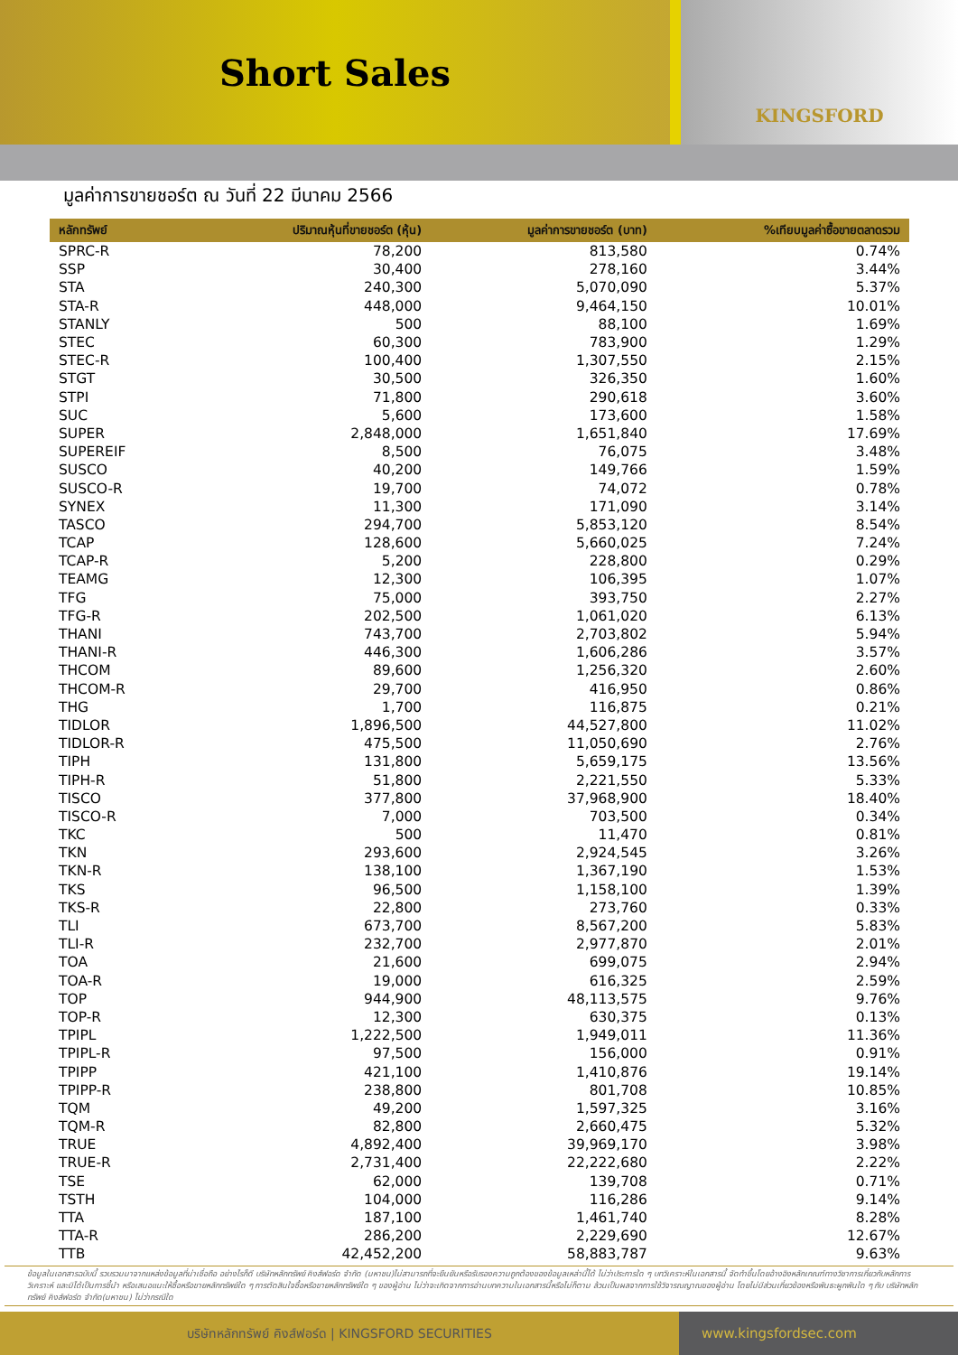Short Sales
KINGSFORD
มูลค่าการขายชอร์ต ณ วันที่ 22 มีนาคม 2566
| หลักทรัพย์ | ปริมาณหุ้นที่ขายชอร์ต (หุ้น) | มูลค่าการขายชอร์ต (บาท) | %เทียบมูลค่าซื้อขายตลาดรวม |
| --- | --- | --- | --- |
| SPRC-R | 78,200 | 813,580 | 0.74% |
| SSP | 30,400 | 278,160 | 3.44% |
| STA | 240,300 | 5,070,090 | 5.37% |
| STA-R | 448,000 | 9,464,150 | 10.01% |
| STANLY | 500 | 88,100 | 1.69% |
| STEC | 60,300 | 783,900 | 1.29% |
| STEC-R | 100,400 | 1,307,550 | 2.15% |
| STGT | 30,500 | 326,350 | 1.60% |
| STPI | 71,800 | 290,618 | 3.60% |
| SUC | 5,600 | 173,600 | 1.58% |
| SUPER | 2,848,000 | 1,651,840 | 17.69% |
| SUPEREIF | 8,500 | 76,075 | 3.48% |
| SUSCO | 40,200 | 149,766 | 1.59% |
| SUSCO-R | 19,700 | 74,072 | 0.78% |
| SYNEX | 11,300 | 171,090 | 3.14% |
| TASCO | 294,700 | 5,853,120 | 8.54% |
| TCAP | 128,600 | 5,660,025 | 7.24% |
| TCAP-R | 5,200 | 228,800 | 0.29% |
| TEAMG | 12,300 | 106,395 | 1.07% |
| TFG | 75,000 | 393,750 | 2.27% |
| TFG-R | 202,500 | 1,061,020 | 6.13% |
| THANI | 743,700 | 2,703,802 | 5.94% |
| THANI-R | 446,300 | 1,606,286 | 3.57% |
| THCOM | 89,600 | 1,256,320 | 2.60% |
| THCOM-R | 29,700 | 416,950 | 0.86% |
| THG | 1,700 | 116,875 | 0.21% |
| TIDLOR | 1,896,500 | 44,527,800 | 11.02% |
| TIDLOR-R | 475,500 | 11,050,690 | 2.76% |
| TIPH | 131,800 | 5,659,175 | 13.56% |
| TIPH-R | 51,800 | 2,221,550 | 5.33% |
| TISCO | 377,800 | 37,968,900 | 18.40% |
| TISCO-R | 7,000 | 703,500 | 0.34% |
| TKC | 500 | 11,470 | 0.81% |
| TKN | 293,600 | 2,924,545 | 3.26% |
| TKN-R | 138,100 | 1,367,190 | 1.53% |
| TKS | 96,500 | 1,158,100 | 1.39% |
| TKS-R | 22,800 | 273,760 | 0.33% |
| TLI | 673,700 | 8,567,200 | 5.83% |
| TLI-R | 232,700 | 2,977,870 | 2.01% |
| TOA | 21,600 | 699,075 | 2.94% |
| TOA-R | 19,000 | 616,325 | 2.59% |
| TOP | 944,900 | 48,113,575 | 9.76% |
| TOP-R | 12,300 | 630,375 | 0.13% |
| TPIPL | 1,222,500 | 1,949,011 | 11.36% |
| TPIPL-R | 97,500 | 156,000 | 0.91% |
| TPIPP | 421,100 | 1,410,876 | 19.14% |
| TPIPP-R | 238,800 | 801,708 | 10.85% |
| TQM | 49,200 | 1,597,325 | 3.16% |
| TQM-R | 82,800 | 2,660,475 | 5.32% |
| TRUE | 4,892,400 | 39,969,170 | 3.98% |
| TRUE-R | 2,731,400 | 22,222,680 | 2.22% |
| TSE | 62,000 | 139,708 | 0.71% |
| TSTH | 104,000 | 116,286 | 9.14% |
| TTA | 187,100 | 1,461,740 | 8.28% |
| TTA-R | 286,200 | 2,229,690 | 12.67% |
| TTB | 42,452,200 | 58,883,787 | 9.63% |
ข้อมูลในเอกสารฉบับนี้ รวบรวมมาจากแหล่งข้อมูลที่น่าเชื่อถือ อย่างไรก็ดี บริษัทหลักทรัพย์ คิงส์ฟอร์ด จำกัด (มหาชน)ไม่สามารถที่จะยืนยันหรือรับรองความถูกต้องของข้อมูลเหล่านี้ได้ ไม่ว่าประการใด ๆ บทวิเคราะห์ในเอกสารนี้ จัดทำขึ้นโดยอ้างอิงหลักเกณฑ์ทางวิชาการเกี่ยวกับหลักการวิเคราะห์ และมิได้เป็นการชี้นำ หรือเสนอแนะให้ซื้อหรือขายหลักทรัพย์ใด ๆ การตัดสินใจซื้อหรือขายหลักทรัพย์ใด ๆ ของผู้อ่าน ไม่ว่าจะเกิดจากการอ่านบทความในเอกสารนี้หรือไม่ก็ตาม ล้วนเป็นผลจากการใช้วิจารณญาณของผู้อ่าน โดยไม่มีส่วนเกี่ยวข้องหรือพันธะผูกพันใด ๆ กับ บริษัทหลักทรัพย์ คิงส์ฟอร์ด จำกัด(มหาชน) ไม่ว่ากรณีใด
บริษัทหลักทรัพย์ คิงส์ฟอร์ด | KINGSFORD SECURITIES www.kingsfordsec.com